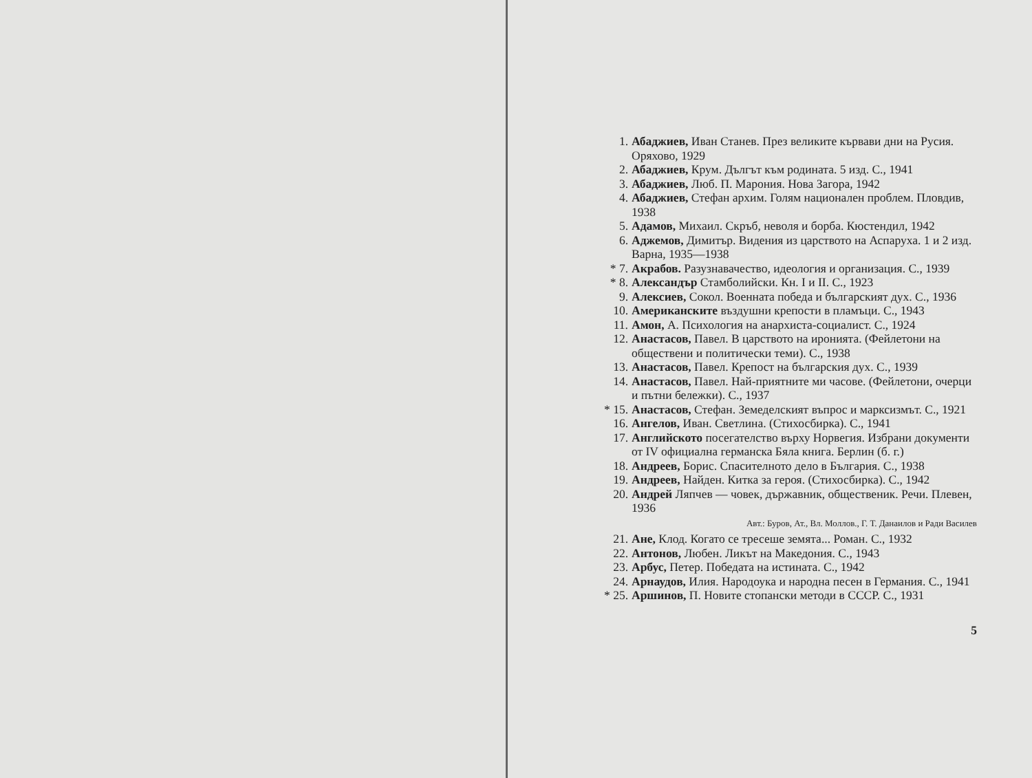1. Абаджиев, Иван Станев. През великите кървави дни на Русия. Оряхово, 1929
2. Абаджиев, Крум. Дългът към родината. 5 изд. С., 1941
3. Абаджиев, Люб. П. Марония. Нова Загора, 1942
4. Абаджиев, Стефан архим. Голям национален проблем. Пловдив, 1938
5. Адамов, Михаил. Скръб, неволя и борба. Кюстендил, 1942
6. Аджемов, Димитър. Видения из царството на Аспаруха. 1 и 2 изд. Варна, 1935—1938
* 7. Акрабов. Разузнавачество, идеология и организация. С., 1939
* 8. Александър Стамболийски. Кн. I и II. С., 1923
9. Алексиев, Сокол. Военната победа и българският дух. С., 1936
10. Американските въздушни крепости в пламъци. С., 1943
11. Амон, А. Психология на анархиста-социалист. С., 1924
12. Анастасов, Павел. В царството на иронията. (Фейлетони на обществени и политически теми). С., 1938
13. Анастасов, Павел. Крепост на българския дух. С., 1939
14. Анастасов, Павел. Най-приятните ми часове. (Фейлетони, очерци и пътни бележки). С., 1937
* 15. Анастасов, Стефан. Земеделският въпрос и марксизмът. С., 1921
16. Ангелов, Иван. Светлина. (Стихосбирка). С., 1941
17. Английското посегателство върху Норвегия. Избрани документи от IV официална германска Бяла книга. Берлин (б. г.)
18. Андреев, Борис. Спасителното дело в България. С., 1938
19. Андреев, Найден. Китка за героя. (Стихосбирка). С., 1942
20. Андрей Ляпчев — човек, държавник, общественик. Речи. Плевен, 1936
Авт.: Буров, Ат., Вл. Моллов., Г. Т. Данаилов и Ради Василев
21. Ане, Клод. Когато се тресеше земята... Роман. С., 1932
22. Антонов, Любен. Ликът на Македония. С., 1943
23. Арбус, Петер. Победата на истината. С., 1942
24. Арнаудов, Илия. Народоука и народна песен в Германия. С., 1941
* 25. Аршинов, П. Новите стопански методи в СССР. С., 1931
5